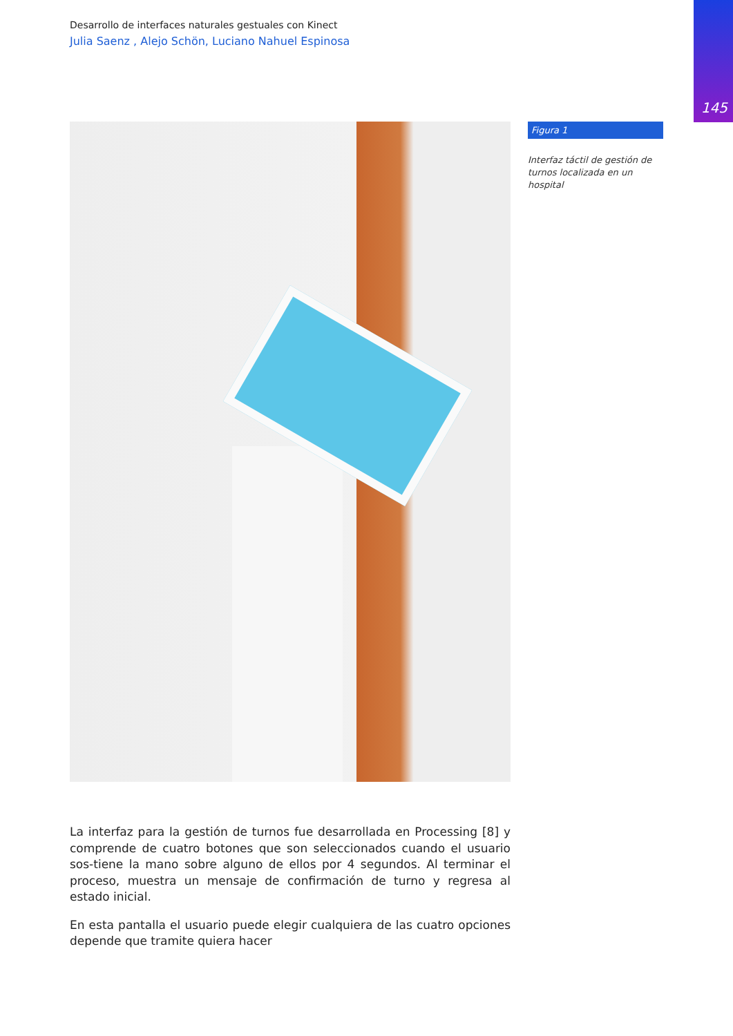145
Desarrollo de interfaces naturales gestuales con Kinect
Julia Saenz , Alejo Schön, Luciano Nahuel Espinosa
Figura 1
Interfaz táctil de gestión de turnos localizada en un hospital
La interfaz para la gestión de turnos fue desarrollada en Processing [8] y comprende de cuatro botones que son seleccionados cuando el usuario sos-tiene la mano sobre alguno de ellos por 4 segundos. Al terminar el proceso, muestra un mensaje de confirmación de turno y regresa al estado inicial.
En esta pantalla el usuario puede elegir cualquiera de las cuatro opciones depende que tramite quiera hacer